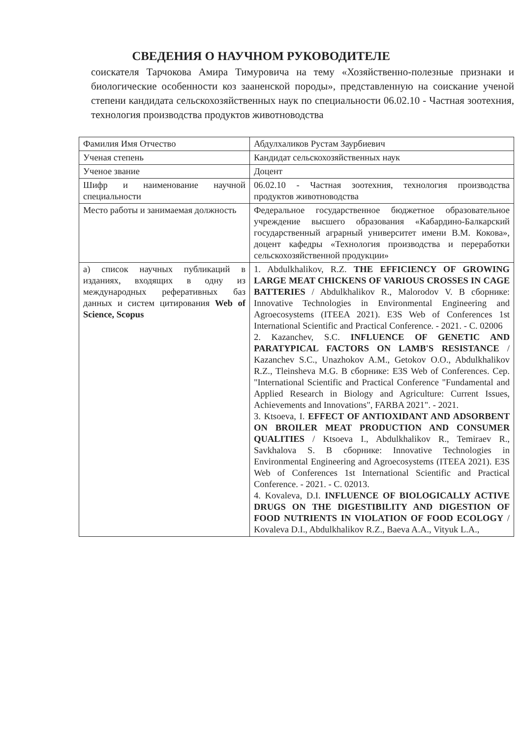СВЕДЕНИЯ О НАУЧНОМ РУКОВОДИТЕЛЕ
соискателя Тарчокова Амира Тимуровича на тему «Хозяйственно-полезные признаки и биологические особенности коз зааненской породы», представленную на соискание ученой степени кандидата сельскохозяйственных наук по специальности 06.02.10 - Частная зоотехния, технология производства продуктов животноводства
| Фамилия Имя Отчество | Абдулхаликов Рустам Заурбиевич |
| Ученая степень | Кандидат сельскохозяйственных наук |
| Ученое звание | Доцент |
| Шифр и наименование научной специальности | 06.02.10 - Частная зоотехния, технология производства продуктов животноводства |
| Место работы и занимаемая должность | Федеральное государственное бюджетное образовательное учреждение высшего образования «Кабардино-Балкарский государственный аграрный университет имени В.М. Кокова», доцент кафедры «Технология производства и переработки сельскохозяйственной продукции» |
| а) список научных публикаций в изданиях, входящих в одну из международных реферативных баз данных и систем цитирования Web of Science, Scopus | 1. Abdulkhalikov, R.Z. THE EFFICIENCY OF GROWING LARGE MEAT CHICKENS OF VARIOUS CROSSES IN CAGE BATTERIES / Abdulkhalikov R., Malorodov V. В сборнике: Innovative Technologies in Environmental Engineering and Agroecosystems (ITEEA 2021). E3S Web of Conferences 1st International Scientific and Practical Conference. - 2021. - С. 02006 2. Kazanchev, S.C. INFLUENCE OF GENETIC AND PARATYPICAL FACTORS ON LAMB'S RESISTANCE / Kazanchev S.C., Unazhokov A.M., Getokov O.O., Abdulkhalikov R.Z., Tleinsheva M.G. В сборнике: E3S Web of Conferences. Сер. "International Scientific and Practical Conference "Fundamental and Applied Research in Biology and Agriculture: Current Issues, Achievements and Innovations", FARBA 2021". - 2021. 3. Ktsoeva, I. EFFECT OF ANTIOXIDANT AND ADSORBENT ON BROILER MEAT PRODUCTION AND CONSUMER QUALITIES / Ktsoeva I., Abdulkhalikov R., Temiraev R., Savkhalova S. В сборнике: Innovative Technologies in Environmental Engineering and Agroecosystems (ITEEA 2021). E3S Web of Conferences 1st International Scientific and Practical Conference. - 2021. - С. 02013. 4. Kovaleva, D.I. INFLUENCE OF BIOLOGICALLY ACTIVE DRUGS ON THE DIGESTIBILITY AND DIGESTION OF FOOD NUTRIENTS IN VIOLATION OF FOOD ECOLOGY / Kovaleva D.I., Abdulkhalikov R.Z., Baeva A.A., Vityuk L.A., |